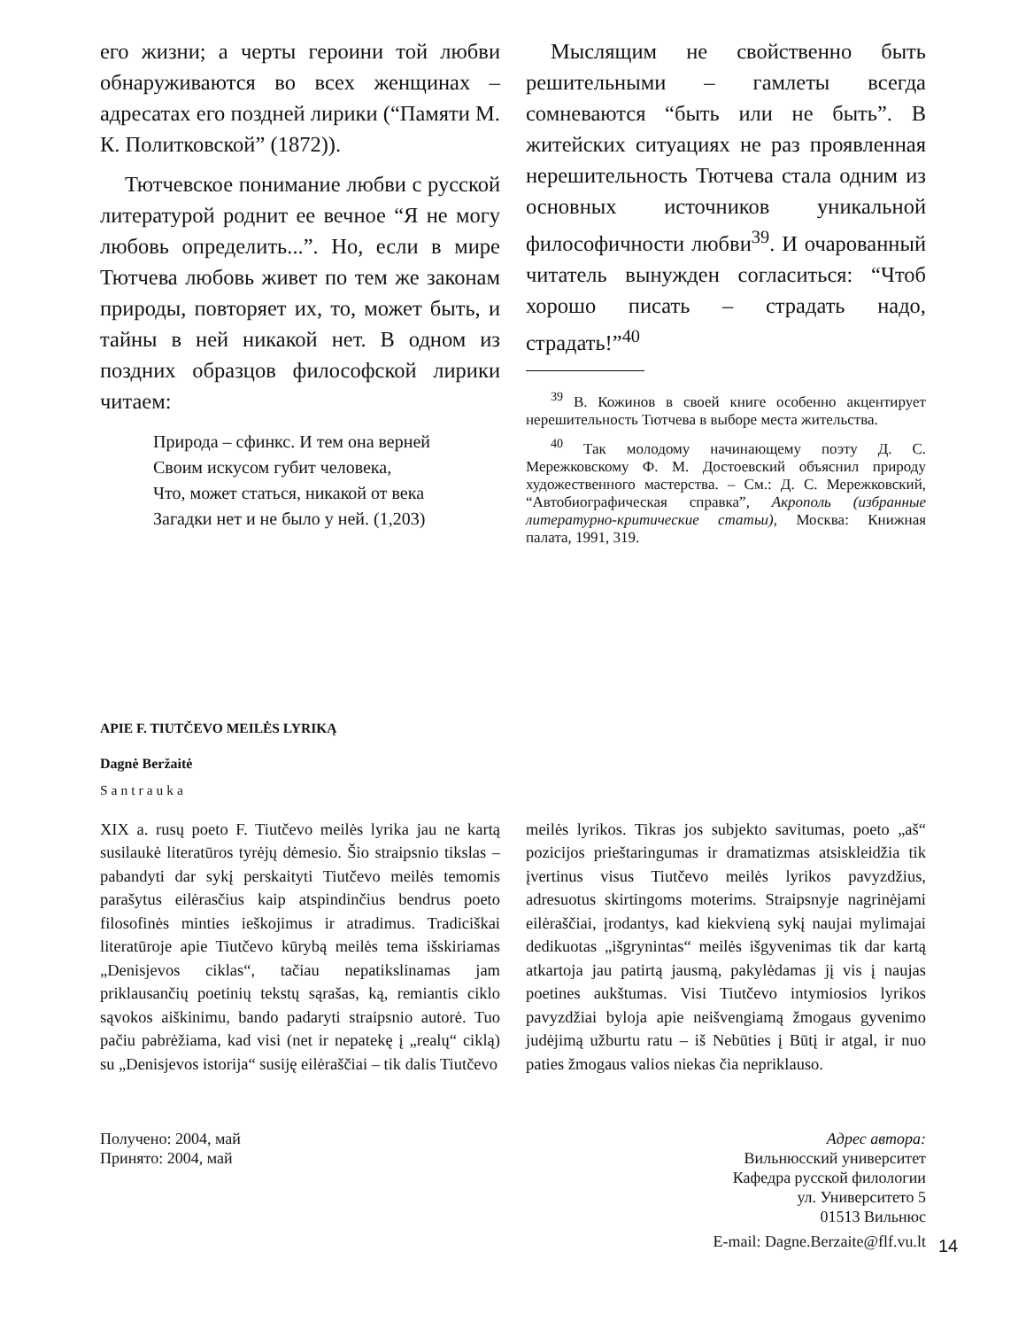его жизни; а черты героини той любви обнаруживаются во всех женщинах – адресатах его поздней лирики (“Памяти М. К. Политковской” (1872)).
Тютчевское понимание любви с русской литературой роднит ее вечное “Я не могу любовь определить...”. Но, если в мире Тютчева любовь живет по тем же законам природы, повторяет их, то, может быть, и тайны в ней никакой нет. В одном из поздних образцов философской лирики читаем:
Природа – сфинкс. И тем она верней
Своим искусом губит человека,
Что, может статься, никакой от века
Загадки нет и не было у ней. (1,203)
Мыслящим не свойственно быть решительными – гамлеты всегда сомневаются “быть или не быть”. В житейских ситуациях не раз проявленная нерешительность Тютчева стала одним из основных источников уникальной философичности любви<sup>39</sup>. И очарованный читатель вынужден согласиться: “Чтоб хорошо писать – страдать надо, страдать!”<sup>40</sup>
<sup>39</sup> В. Кожинов в своей книге особенно акцентирует нерешительность Тютчева в выборе места жительства.
<sup>40</sup> Так молодому начинающему поэту Д. С. Мережковскому Ф. М. Достоевский объяснил природу художественного мастерства. – См.: Д. С. Мережковский, “Автобиографическая справка”, Акрополь (избранные литературно-критические статьи), Москва: Книжная палата, 1991, 319.
APIE F. TIUTČEVO MEILĖS LYRIKĄ
Dagnė Beržaitė
Santrauka
XIX a. rusų poeto F. Tiutčevo meilės lyrika jau ne kartą susilaukė literatūros tyrėjų dėmesio. Šio straipsnio tikslas – pabandyti dar sykį perskaityti Tiutčevo meilės temomis parašytus eilėrasčius kaip atspindinčius bendrus poeto filosofinės minties ieškojimus ir atradimus. Tradiciškai literatūroje apie Tiutčevo kūrybą meilės tema išskiriamas „Denisjevos ciklas“, tačiau nepatikslinamas jam priklausančių poetinių tekstų sąrašas, ką, remiantis ciklo sąvokos aiškinimu, bando padaryti straipsnio autorė. Tuo pačiu pabrėžiama, kad visi (net ir nepatekę į „realų“ ciklą) su „Denisjevos istorija“ susiję eilėraščiai – tik dalis Tiutčevo
meilės lyrikos. Tikras jos subjekto savitumas, poeto „aš“ pozicijos prieštaringumas ir dramatizmas atsiskleidžia tik įvertinus visus Tiutčevo meilės lyrikos pavyzdžius, adresuotus skirtingoms moterims. Straipsnyje nagrinėjami eilėraščiai, įrodantys, kad kiekvieną sykį naujai mylimajai dedikuotas „išgrynintas“ meilės išgyvenimas tik dar kartą atkartoja jau patirtą jausmą, pakylėdamas jį vis į naujas poetines aukštumas. Visi Tiutčevo intymiosios lyrikos pavyzdžiai byloja apie neišvengiamą žmogaus gyvenimo judėjimą užburtu ratu – iš Nebūties į Būtį ir atgal, ir nuo paties žmogaus valios niekas čia nepriklauso.
Получено: 2004, май
Принято: 2004, май
Адрес автора:
Вильнюсский университет
Кафедра русской филологии
ул. Университето 5
01513 Вильнюс
E-mail: Dagne.Berzaite@flf.vu.lt
14